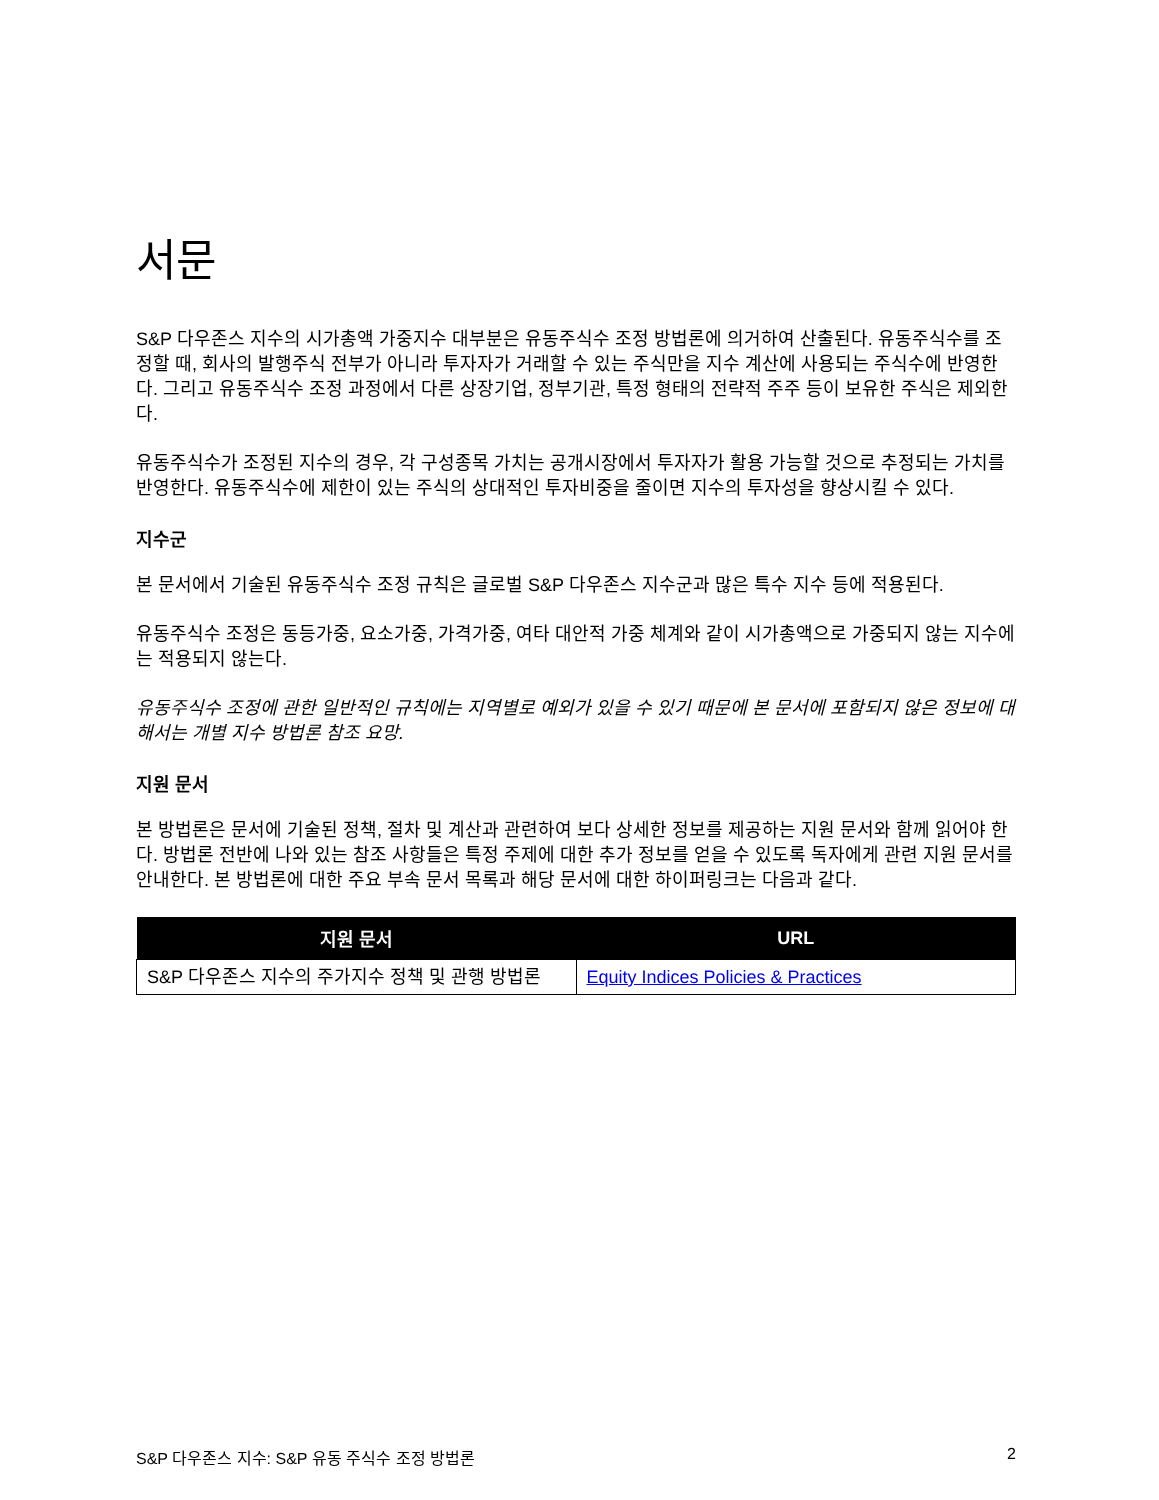서문
S&P 다우존스 지수의 시가총액 가중지수 대부분은 유동주식수 조정 방법론에 의거하여 산출된다. 유동주식수를 조정할 때, 회사의 발행주식 전부가 아니라 투자자가 거래할 수 있는 주식만을 지수 계산에 사용되는 주식수에 반영한다. 그리고 유동주식수 조정 과정에서 다른 상장기업, 정부기관, 특정 형태의 전략적 주주 등이 보유한 주식은 제외한다.
유동주식수가 조정된 지수의 경우, 각 구성종목 가치는 공개시장에서 투자자가 활용 가능할 것으로 추정되는 가치를 반영한다. 유동주식수에 제한이 있는 주식의 상대적인 투자비중을 줄이면 지수의 투자성을 향상시킬 수 있다.
지수군
본 문서에서 기술된 유동주식수 조정 규칙은 글로벌 S&P 다우존스 지수군과 많은 특수 지수 등에 적용된다.
유동주식수 조정은 동등가중, 요소가중, 가격가중, 여타 대안적 가중 체계와 같이 시가총액으로 가중되지 않는 지수에는 적용되지 않는다.
유동주식수 조정에 관한 일반적인 규칙에는 지역별로 예외가 있을 수 있기 때문에 본 문서에 포함되지 않은 정보에 대해서는 개별 지수 방법론 참조 요망.
지원 문서
본 방법론은 문서에 기술된 정책, 절차 및 계산과 관련하여 보다 상세한 정보를 제공하는 지원 문서와 함께 읽어야 한다. 방법론 전반에 나와 있는 참조 사항들은 특정 주제에 대한 추가 정보를 얻을 수 있도록 독자에게 관련 지원 문서를 안내한다. 본 방법론에 대한 주요 부속 문서 목록과 해당 문서에 대한 하이퍼링크는 다음과 같다.
| 지원 문서 | URL |
| --- | --- |
| S&P 다우존스 지수의 주가지수 정책 및 관행 방법론 | Equity Indices Policies & Practices |
S&P 다우존스 지수: S&P 유동 주식수 조정 방법론 2